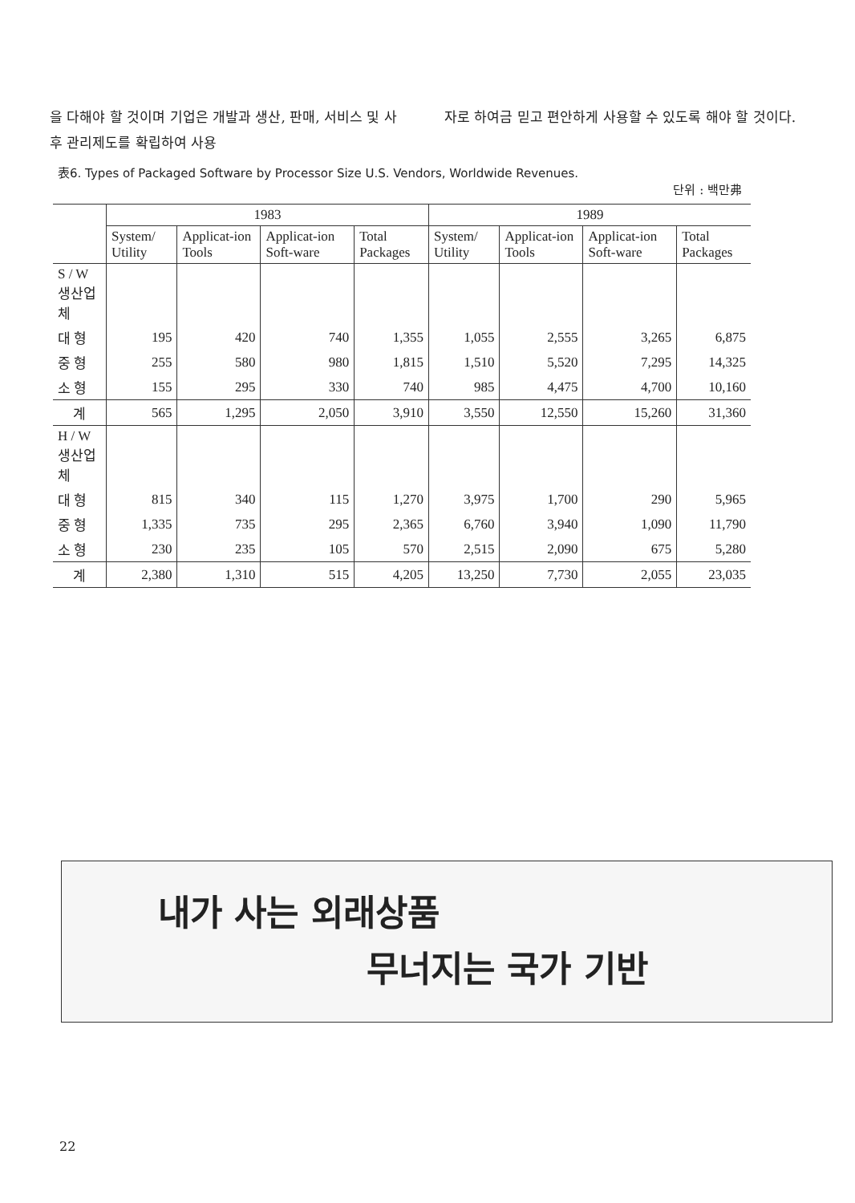을 다해야 할 것이며 기업은 개발과 생산, 판매, 서비스 및 사후 관리제도를 확립하여 사용
자로 하여금 믿고 편안하게 사용할 수 있도록 해야 할 것이다.
表6. Types of Packaged Software by Processor Size U.S. Vendors, Worldwide Revenues.
단위 : 백만弗
| | 1983 | | | | 1989 | | | |
| --- | --- | --- | --- | --- | --- | --- | --- | --- |
| | System/ Utility | Applicat-ion Tools | Applicat-ion Soft-ware | Total Packages | System/ Utility | Applicat-ion Tools | Applicat-ion Soft-ware | Total Packages |
| S / W생산업체 | | | | | | | | |
| 대 형 | 195 | 420 | 740 | 1,355 | 1,055 | 2,555 | 3,265 | 6,875 |
| 중 형 | 255 | 580 | 980 | 1,815 | 1,510 | 5,520 | 7,295 | 14,325 |
| 소 형 | 155 | 295 | 330 | 740 | 985 | 4,475 | 4,700 | 10,160 |
| 계 | 565 | 1,295 | 2,050 | 3,910 | 3,550 | 12,550 | 15,260 | 31,360 |
| H / W생산업체 | | | | | | | | |
| 대 형 | 815 | 340 | 115 | 1,270 | 3,975 | 1,700 | 290 | 5,965 |
| 중 형 | 1,335 | 735 | 295 | 2,365 | 6,760 | 3,940 | 1,090 | 11,790 |
| 소 형 | 230 | 235 | 105 | 570 | 2,515 | 2,090 | 675 | 5,280 |
| 계 | 2,380 | 1,310 | 515 | 4,205 | 13,250 | 7,730 | 2,055 | 23,035 |
내가 사는 외래상품
무너지는 국가 기반
22